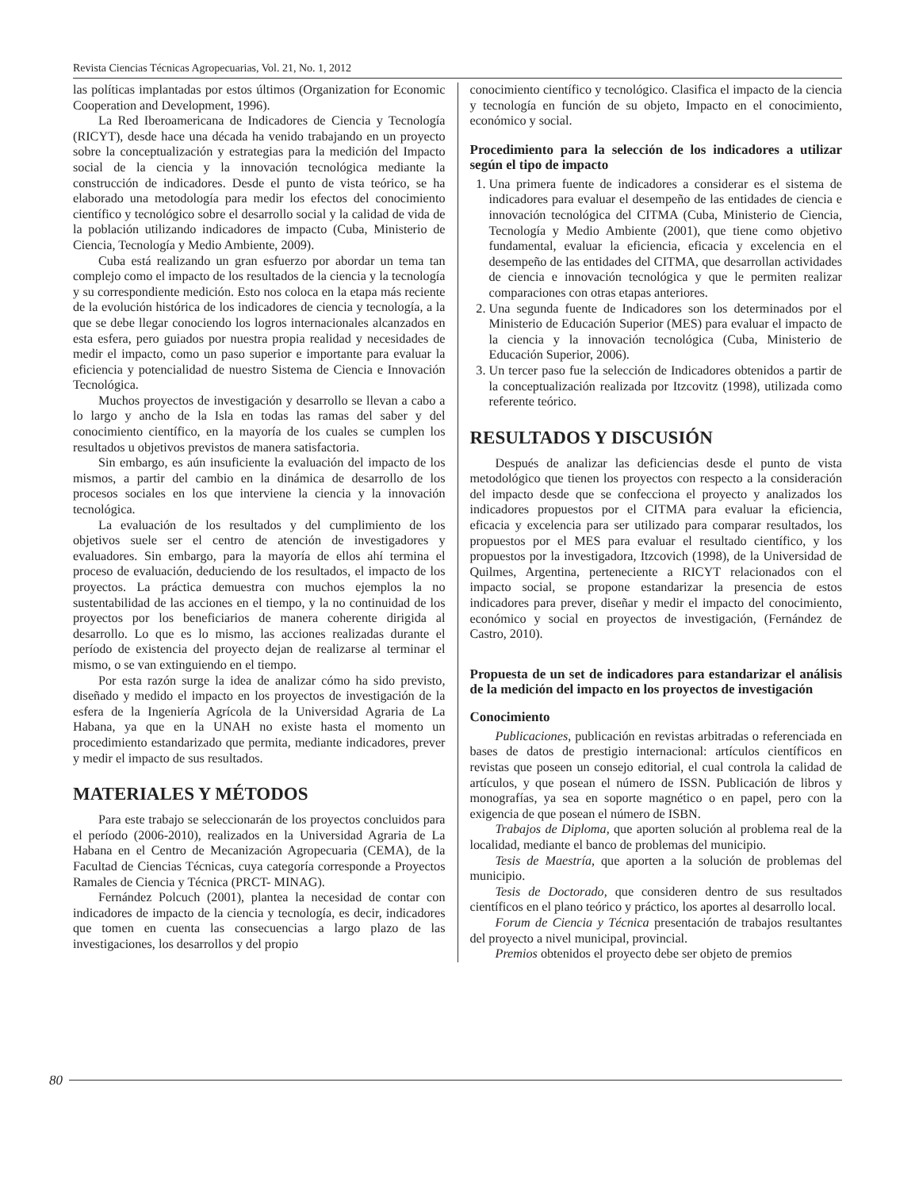Revista Ciencias Técnicas Agropecuarias, Vol. 21, No. 1, 2012
las políticas implantadas por estos últimos (Organization for Economic Cooperation and Development, 1996).
La Red Iberoamericana de Indicadores de Ciencia y Tecnología (RICYT), desde hace una década ha venido trabajando en un proyecto sobre la conceptualización y estrategias para la medición del Impacto social de la ciencia y la innovación tecnológica mediante la construcción de indicadores. Desde el punto de vista teórico, se ha elaborado una metodología para medir los efectos del conocimiento científico y tecnológico sobre el desarrollo social y la calidad de vida de la población utilizando indicadores de impacto (Cuba, Ministerio de Ciencia, Tecnología y Medio Ambiente, 2009).
Cuba está realizando un gran esfuerzo por abordar un tema tan complejo como el impacto de los resultados de la ciencia y la tecnología y su correspondiente medición. Esto nos coloca en la etapa más reciente de la evolución histórica de los indicadores de ciencia y tecnología, a la que se debe llegar conociendo los logros internacionales alcanzados en esta esfera, pero guiados por nuestra propia realidad y necesidades de medir el impacto, como un paso superior e importante para evaluar la eficiencia y potencialidad de nuestro Sistema de Ciencia e Innovación Tecnológica.
Muchos proyectos de investigación y desarrollo se llevan a cabo a lo largo y ancho de la Isla en todas las ramas del saber y del conocimiento científico, en la mayoría de los cuales se cumplen los resultados u objetivos previstos de manera satisfactoria.
Sin embargo, es aún insuficiente la evaluación del impacto de los mismos, a partir del cambio en la dinámica de desarrollo de los procesos sociales en los que interviene la ciencia y la innovación tecnológica.
La evaluación de los resultados y del cumplimiento de los objetivos suele ser el centro de atención de investigadores y evaluadores. Sin embargo, para la mayoría de ellos ahí termina el proceso de evaluación, deduciendo de los resultados, el impacto de los proyectos. La práctica demuestra con muchos ejemplos la no sustentabilidad de las acciones en el tiempo, y la no continuidad de los proyectos por los beneficiarios de manera coherente dirigida al desarrollo. Lo que es lo mismo, las acciones realizadas durante el período de existencia del proyecto dejan de realizarse al terminar el mismo, o se van extinguiendo en el tiempo.
Por esta razón surge la idea de analizar cómo ha sido previsto, diseñado y medido el impacto en los proyectos de investigación de la esfera de la Ingeniería Agrícola de la Universidad Agraria de La Habana, ya que en la UNAH no existe hasta el momento un procedimiento estandarizado que permita, mediante indicadores, prever y medir el impacto de sus resultados.
MATERIALES Y MÉTODOS
Para este trabajo se seleccionarán de los proyectos concluidos para el período (2006-2010), realizados en la Universidad Agraria de La Habana en el Centro de Mecanización Agropecuaria (CEMA), de la Facultad de Ciencias Técnicas, cuya categoría corresponde a Proyectos Ramales de Ciencia y Técnica (PRCT- MINAG).
Fernández Polcuch (2001), plantea la necesidad de contar con indicadores de impacto de la ciencia y tecnología, es decir, indicadores que tomen en cuenta las consecuencias a largo plazo de las investigaciones, los desarrollos y del propio
conocimiento científico y tecnológico. Clasifica el impacto de la ciencia y tecnología en función de su objeto, Impacto en el conocimiento, económico y social.
Procedimiento para la selección de los indicadores a utilizar según el tipo de impacto
1. Una primera fuente de indicadores a considerar es el sistema de indicadores para evaluar el desempeño de las entidades de ciencia e innovación tecnológica del CITMA (Cuba, Ministerio de Ciencia, Tecnología y Medio Ambiente (2001), que tiene como objetivo fundamental, evaluar la eficiencia, eficacia y excelencia en el desempeño de las entidades del CITMA, que desarrollan actividades de ciencia e innovación tecnológica y que le permiten realizar comparaciones con otras etapas anteriores.
2. Una segunda fuente de Indicadores son los determinados por el Ministerio de Educación Superior (MES) para evaluar el impacto de la ciencia y la innovación tecnológica (Cuba, Ministerio de Educación Superior, 2006).
3. Un tercer paso fue la selección de Indicadores obtenidos a partir de la conceptualización realizada por Itzcovitz (1998), utilizada como referente teórico.
RESULTADOS Y DISCUSIÓN
Después de analizar las deficiencias desde el punto de vista metodológico que tienen los proyectos con respecto a la consideración del impacto desde que se confecciona el proyecto y analizados los indicadores propuestos por el CITMA para evaluar la eficiencia, eficacia y excelencia para ser utilizado para comparar resultados, los propuestos por el MES para evaluar el resultado científico, y los propuestos por la investigadora, Itzcovich (1998), de la Universidad de Quilmes, Argentina, perteneciente a RICYT relacionados con el impacto social, se propone estandarizar la presencia de estos indicadores para prever, diseñar y medir el impacto del conocimiento, económico y social en proyectos de investigación, (Fernández de Castro, 2010).
Propuesta de un set de indicadores para estandarizar el análisis de la medición del impacto en los proyectos de investigación
Conocimiento
Publicaciones, publicación en revistas arbitradas o referenciada en bases de datos de prestigio internacional: artículos científicos en revistas que poseen un consejo editorial, el cual controla la calidad de artículos, y que posean el número de ISSN. Publicación de libros y monografías, ya sea en soporte magnético o en papel, pero con la exigencia de que posean el número de ISBN.
Trabajos de Diploma, que aporten solución al problema real de la localidad, mediante el banco de problemas del municipio.
Tesis de Maestría, que aporten a la solución de problemas del municipio.
Tesis de Doctorado, que consideren dentro de sus resultados científicos en el plano teórico y práctico, los aportes al desarrollo local.
Forum de Ciencia y Técnica presentación de trabajos resultantes del proyecto a nivel municipal, provincial.
Premios obtenidos el proyecto debe ser objeto de premios
80